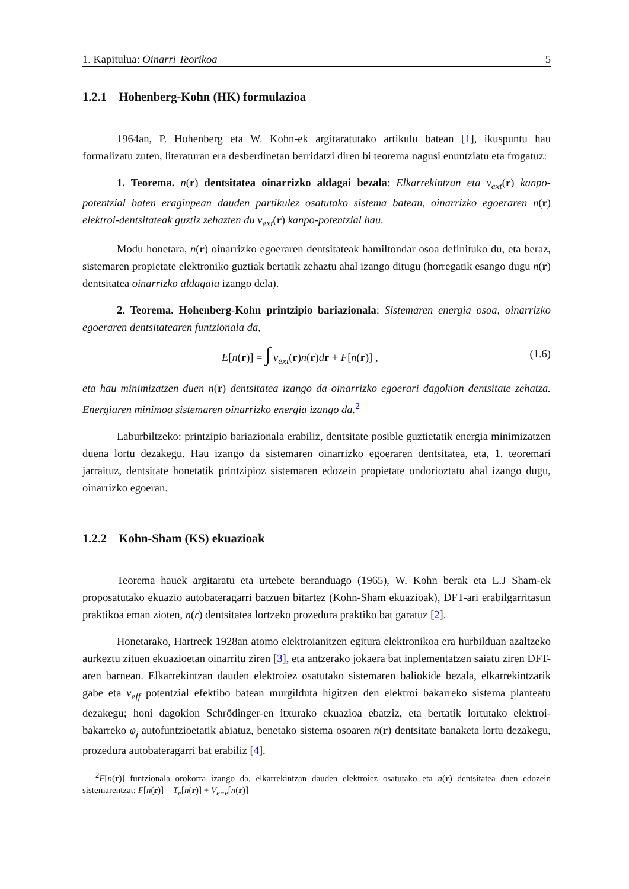1. Kapitulua: Oinarri Teorikoa 5
1.2.1 Hohenberg-Kohn (HK) formulazioa
1964an, P. Hohenberg eta W. Kohn-ek argitaratutako artikulu batean [1], ikuspuntu hau formalizatu zuten, literaturan era desberdinetan berridatzi diren bi teorema nagusi enuntziatu eta frogatuz:
1. Teorema. n(r) dentsitatea oinarrizko aldagai bezala: Elkarrekintzan eta v<sub>ext</sub>(r) kanpo-potentzial baten eraginpean dauden partikulez osatutako sistema batean, oinarrizko egoeraren n(r) elektroi-dentsitateak guztiz zehazten du v<sub>ext</sub>(r) kanpo-potentzial hau.
Modu honetara, n(r) oinarrizko egoeraren dentsitateak hamiltondar osoa definituko du, eta beraz, sistemaren propietate elektroniko guztiak bertatik zehaztu ahal izango ditugu (horregatik esango dugu n(r) dentsitatea oinarrizko aldagaia izango dela).
2. Teorema. Hohenberg-Kohn printzipio bariazionala: Sistemaren energia osoa, oinarrizko egoeraren dentsitatearen funtzionala da,
E[n(r)] = ∫ v<sub>ext</sub>(r)n(r)dr + F[n(r)] , (1.6)
eta hau minimizatzen duen n(r) dentsitatea izango da oinarrizko egoerari dagokion dentsitate zehatza. Energiaren minimoa sistemaren oinarrizko energia izango da.<sup>2</sup>
Laburbiltzeko: printzipio bariazionala erabiliz, dentsitate posible guztietatik energia minimizatzen duena lortu dezakegu. Hau izango da sistemaren oinarrizko egoeraren dentsitatea, eta, 1. teoremari jarraituz, dentsitate honetatik printzipioz sistemaren edozein propietate ondorioztatu ahal izango dugu, oinarrizko egoeran.
1.2.2 Kohn-Sham (KS) ekuazioak
Teorema hauek argitaratu eta urtebete beranduago (1965), W. Kohn berak eta L.J Sham-ek proposatutako ekuazio autobateragarri batzuen bitartez (Kohn-Sham ekuazioak), DFT-ari erabilgarritasun praktikoa eman zioten, n(r) dentsitatea lortzeko prozedura praktiko bat garatuz [2].
Honetarako, Hartreek 1928an atomo elektroianitzen egitura elektronikoa era hurbilduan azaltzeko aurkeztu zituen ekuazioetan oinarritu ziren [3], eta antzerako jokaera bat inplementatzen saiatu ziren DFT-aren barnean. Elkarrekintzan dauden elektroiez osatutako sistemaren baliokide bezala, elkarrekintzarik gabe eta v<sub>eff</sub> potentzial efektibo batean murgilduta higitzen den elektroi bakarreko sistema planteatu dezakegu; honi dagokion Schrödinger-en itxurako ekuazioa ebatziz, eta bertatik lortutako elektroi-bakarreko φ<sub>j</sub> autofuntzioetatik abiatuz, benetako sistema osoaren n(r) dentsitate banaketa lortu dezakegu, prozedura autobateragarri bat erabiliz [4].
<sup>2</sup> F[n(r)] funtzionala orokorra izango da, elkarrekintzan dauden elektroiez osatutako eta n(r) dentsitatea duen edozein sistemarentzat: F[n(r)] = T<sub>e</sub>[n(r)] + V<sub>e−e</sub>[n(r)]